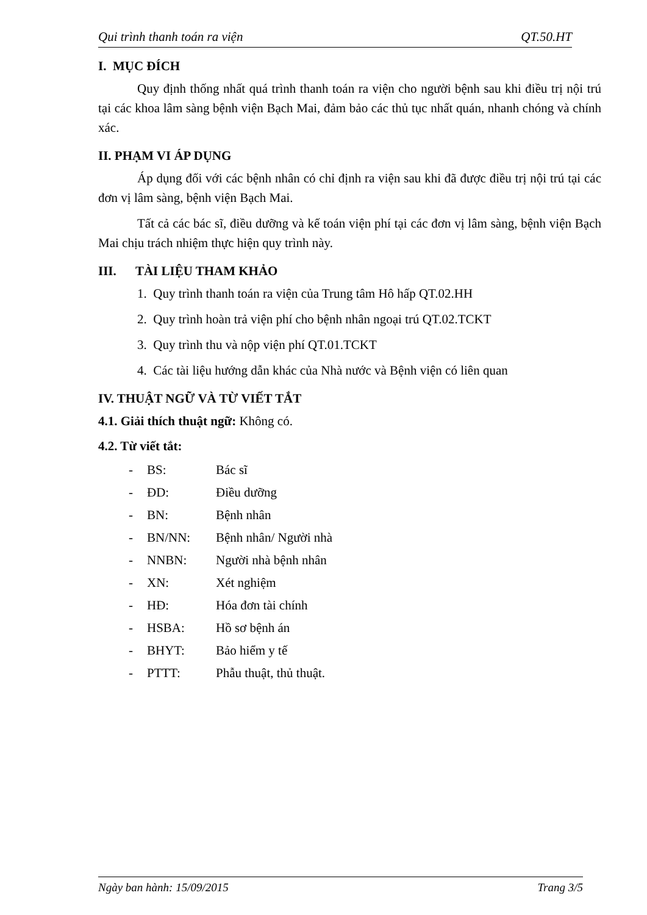Qui trình thanh toán ra viện QT.50.HT
I. MỤC ĐÍCH
Quy định thống nhất quá trình thanh toán ra viện cho người bệnh sau khi điều trị nội trú tại các khoa lâm sàng bệnh viện Bạch Mai, đảm bảo các thủ tục nhất quán, nhanh chóng và chính xác.
II. PHẠM VI ÁP DỤNG
Áp dụng đối với các bệnh nhân có chỉ định ra viện sau khi đã được điều trị nội trú tại các đơn vị lâm sàng, bệnh viện Bạch Mai.
Tất cả các bác sĩ, điều dưỡng và kế toán viện phí tại các đơn vị lâm sàng, bệnh viện Bạch Mai chịu trách nhiệm thực hiện quy trình này.
III. TÀI LIỆU THAM KHẢO
1. Quy trình thanh toán ra viện của Trung tâm Hô hấp QT.02.HH
2. Quy trình hoàn trả viện phí cho bệnh nhân ngoại trú QT.02.TCKT
3. Quy trình thu và nộp viện phí QT.01.TCKT
4. Các tài liệu hướng dẫn khác của Nhà nước và Bệnh viện có liên quan
IV. THUẬT NGỮ VÀ TỪ VIẾT TẮT
4.1. Giải thích thuật ngữ: Không có.
4.2. Từ viết tắt:
- BS: Bác sĩ
- ĐD: Điều dưỡng
- BN: Bệnh nhân
- BN/NN: Bệnh nhân/ Người nhà
- NNBN: Người nhà bệnh nhân
- XN: Xét nghiệm
- HĐ: Hóa đơn tài chính
- HSBA: Hồ sơ bệnh án
- BHYT: Bảo hiểm y tế
- PTTT: Phẫu thuật, thủ thuật.
Ngày ban hành: 15/09/2015 Trang 3/5